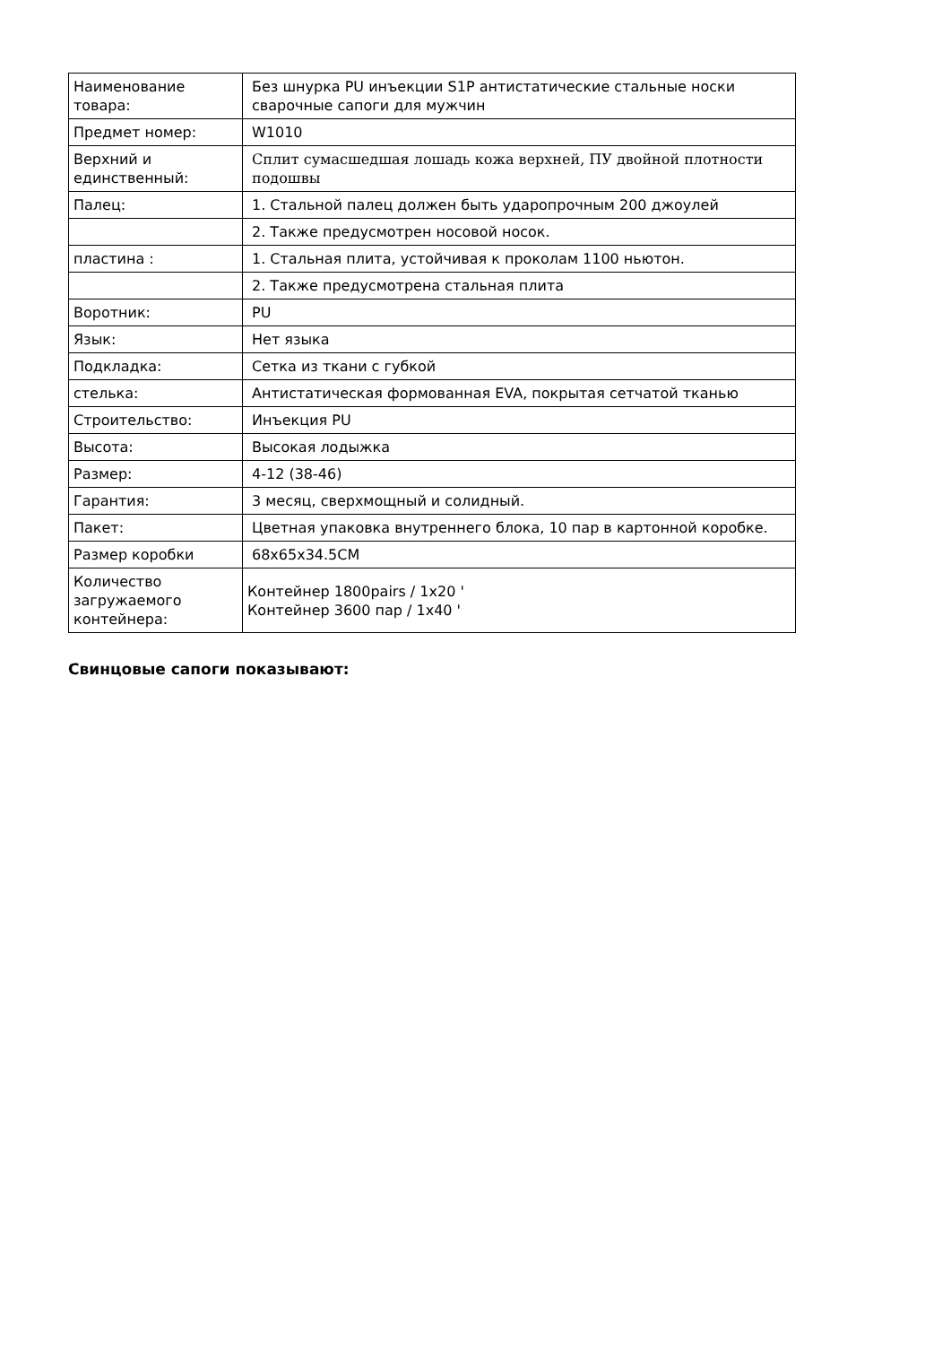| Наименование товара: | Без шнурка PU инъекции S1P антистатические стальные носки сварочные сапоги для мужчин |
| Предмет номер: | W1010 |
| Верхний и единственный: | Сплит сумасшедшая лошадь кожа верхней, ПУ двойной плотности подошвы |
| Палец: | 1. Стальной палец должен быть ударопрочным 200 джоулей |
| | 2. Также предусмотрен носовой носок. |
| пластина : | 1. Стальная плита, устойчивая к проколам 1100 ньютон. |
| | 2. Также предусмотрена стальная плита |
| Воротник: | PU |
| Язык: | Нет языка |
| Подкладка: | Сетка из ткани с губкой |
| стелька: | Антистатическая формованная EVA, покрытая сетчатой тканью |
| Строительство: | Инъекция PU |
| Высота: | Высокая лодыжка |
| Размер: | 4-12 (38-46) |
| Гарантия: | 3 месяц, сверхмощный и солидный. |
| Пакет: | Цветная упаковка внутреннего блока, 10 пар в картонной коробке. |
| Размер коробки | 68x65x34.5CM |
| Количество загружаемого контейнера: | Контейнер 1800pairs / 1x20 ' Контейнер 3600 пар / 1x40 ' |
Свинцовые сапоги показывают: